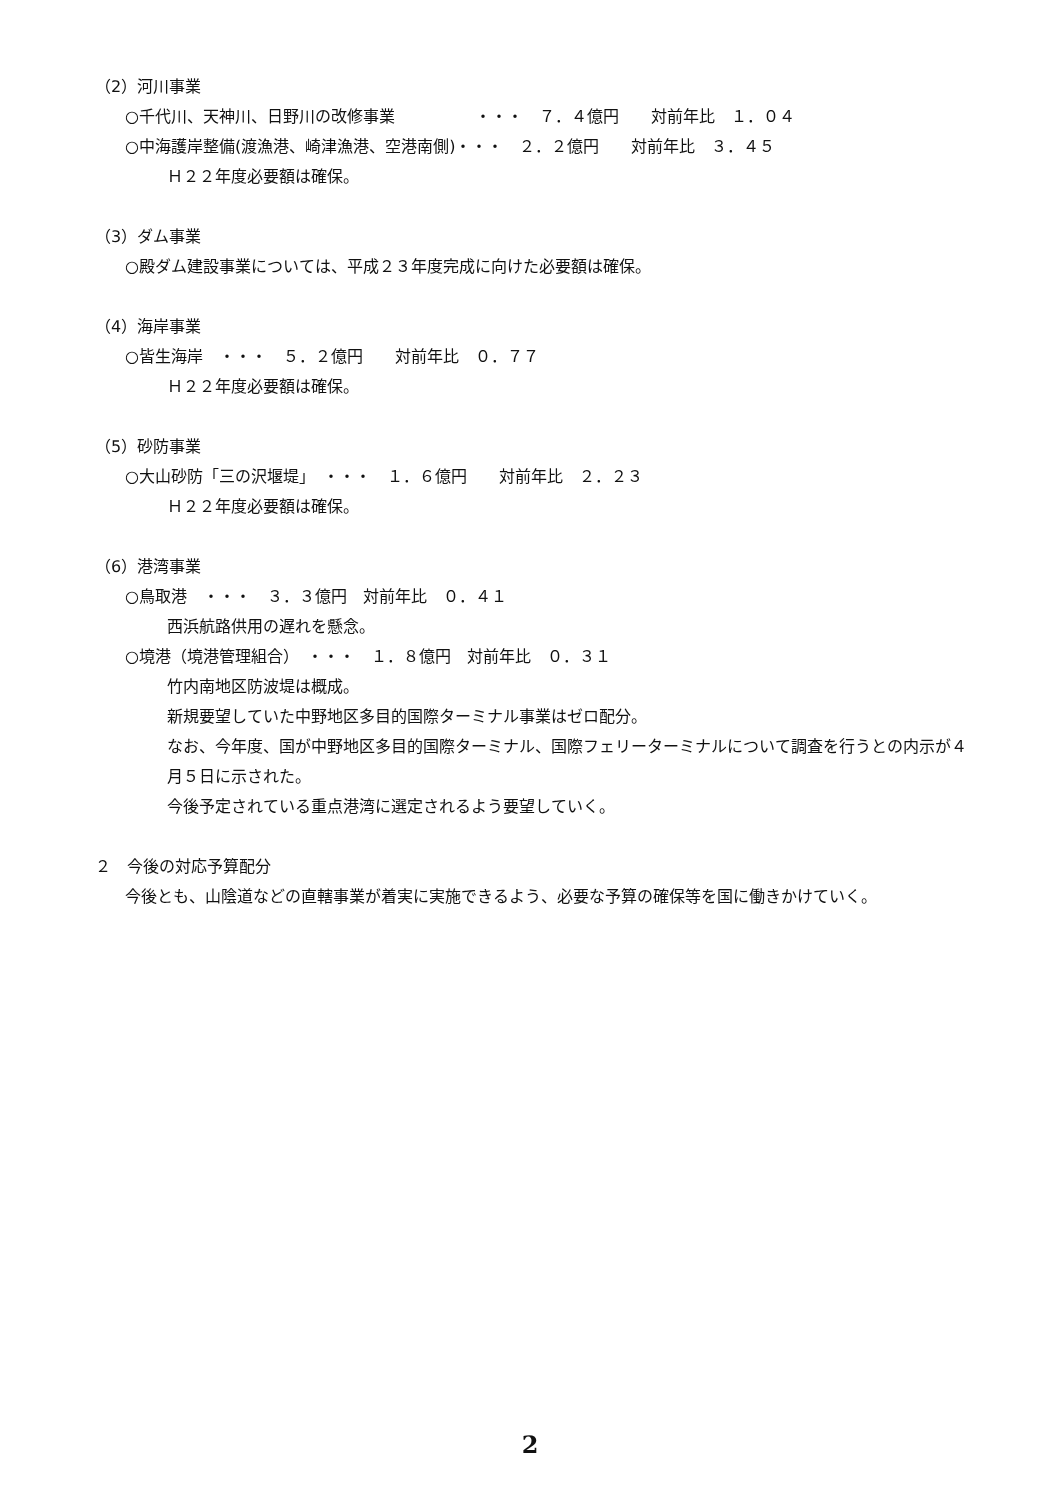（2）河川事業
○千代川、天神川、日野川の改修事業　　　　　・・・　７．４億円　　対前年比　１．０４
○中海護岸整備(渡漁港、崎津漁港、空港南側)・・・　２．２億円　　対前年比　３．４５
Ｈ２２年度必要額は確保。
（3）ダム事業
○殿ダム建設事業については、平成２３年度完成に向けた必要額は確保。
（4）海岸事業
○皆生海岸　・・・　５．２億円　　対前年比　０．７７
Ｈ２２年度必要額は確保。
（5）砂防事業
○大山砂防「三の沢堰堤」　・・・　１．６億円　　対前年比　２．２３
Ｈ２２年度必要額は確保。
（6）港湾事業
○鳥取港　・・・　３．３億円　対前年比　０．４１
西浜航路供用の遅れを懸念。
○境港（境港管理組合）　・・・　１．８億円　対前年比　０．３１
竹内南地区防波堤は概成。
新規要望していた中野地区多目的国際ターミナル事業はゼロ配分。
なお、今年度、国が中野地区多目的国際ターミナル、国際フェリーターミナルについて調査を行うとの内示が４月５日に示された。
今後予定されている重点港湾に選定されるよう要望していく。
２　今後の対応予算配分
今後とも、山陰道などの直轄事業が着実に実施できるよう、必要な予算の確保等を国に働きかけていく。
2